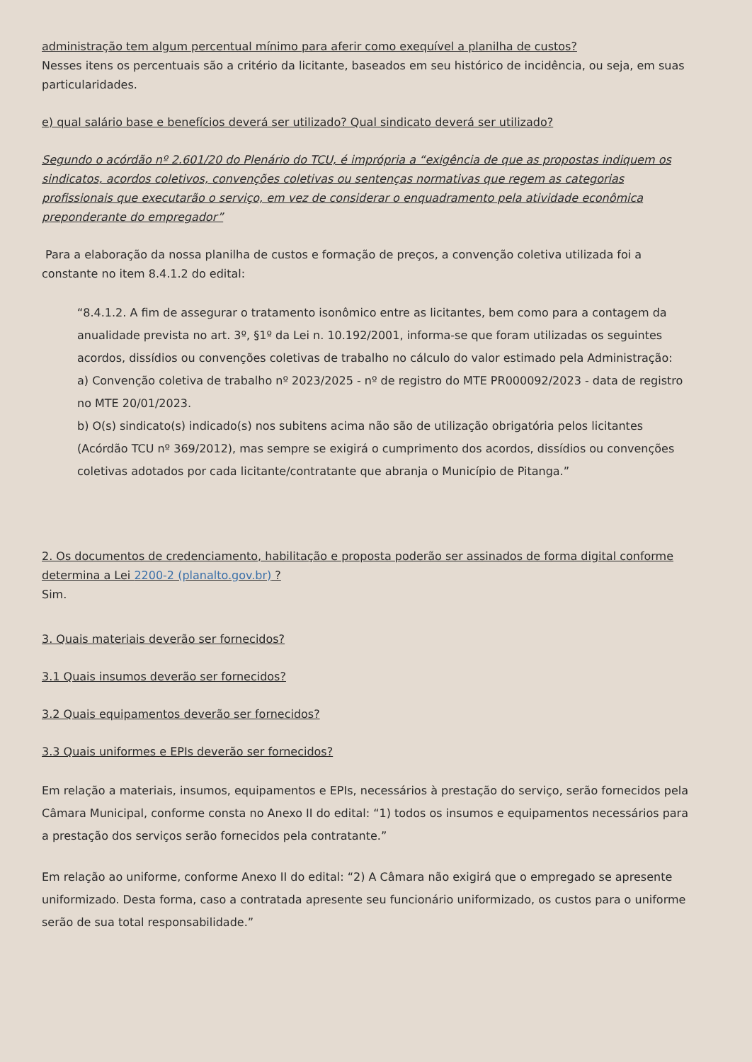administração tem algum percentual mínimo para aferir como exequível a planilha de custos?
Nesses itens os percentuais são a critério da licitante, baseados em seu histórico de incidência, ou seja, em suas particularidades.
e) qual salário base e benefícios deverá ser utilizado? Qual sindicato deverá ser utilizado?
Segundo o acórdão nº 2.601/20 do Plenário do TCU, é imprópria a “exigência de que as propostas indiquem os sindicatos, acordos coletivos, convenções coletivas ou sentenças normativas que regem as categorias profissionais que executarão o serviço, em vez de considerar o enquadramento pela atividade econômica preponderante do empregador”
Para a elaboração da nossa planilha de custos e formação de preços, a convenção coletiva utilizada foi a constante no item 8.4.1.2 do edital:
“8.4.1.2. A fim de assegurar o tratamento isonômico entre as licitantes, bem como para a contagem da anualidade prevista no art. 3º, §1º da Lei n. 10.192/2001, informa-se que foram utilizadas os seguintes acordos, dissídios ou convenções coletivas de trabalho no cálculo do valor estimado pela Administração:
a) Convenção coletiva de trabalho nº 2023/2025 - nº de registro do MTE PR000092/2023 - data de registro no MTE 20/01/2023.
b) O(s) sindicato(s) indicado(s) nos subitens acima não são de utilização obrigatória pelos licitantes (Acórdão TCU nº 369/2012), mas sempre se exigirá o cumprimento dos acordos, dissídios ou convenções coletivas adotados por cada licitante/contratante que abranja o Município de Pitanga.”
2. Os documentos de credenciamento, habilitação e proposta poderão ser assinados de forma digital conforme determina a Lei 2200-2 (planalto.gov.br) ?
Sim.
3. Quais materiais deverão ser fornecidos?
3.1 Quais insumos deverão ser fornecidos?
3.2 Quais equipamentos deverão ser fornecidos?
3.3 Quais uniformes e EPIs deverão ser fornecidos?
Em relação a materiais, insumos, equipamentos e EPIs, necessários à prestação do serviço, serão fornecidos pela Câmara Municipal, conforme consta no Anexo II do edital: “1) todos os insumos e equipamentos necessários para a prestação dos serviços serão fornecidos pela contratante.”
Em relação ao uniforme, conforme Anexo II do edital: “2) A Câmara não exigirá que o empregado se apresente uniformizado. Desta forma, caso a contratada apresente seu funcionário uniformizado, os custos para o uniforme serão de sua total responsabilidade.”